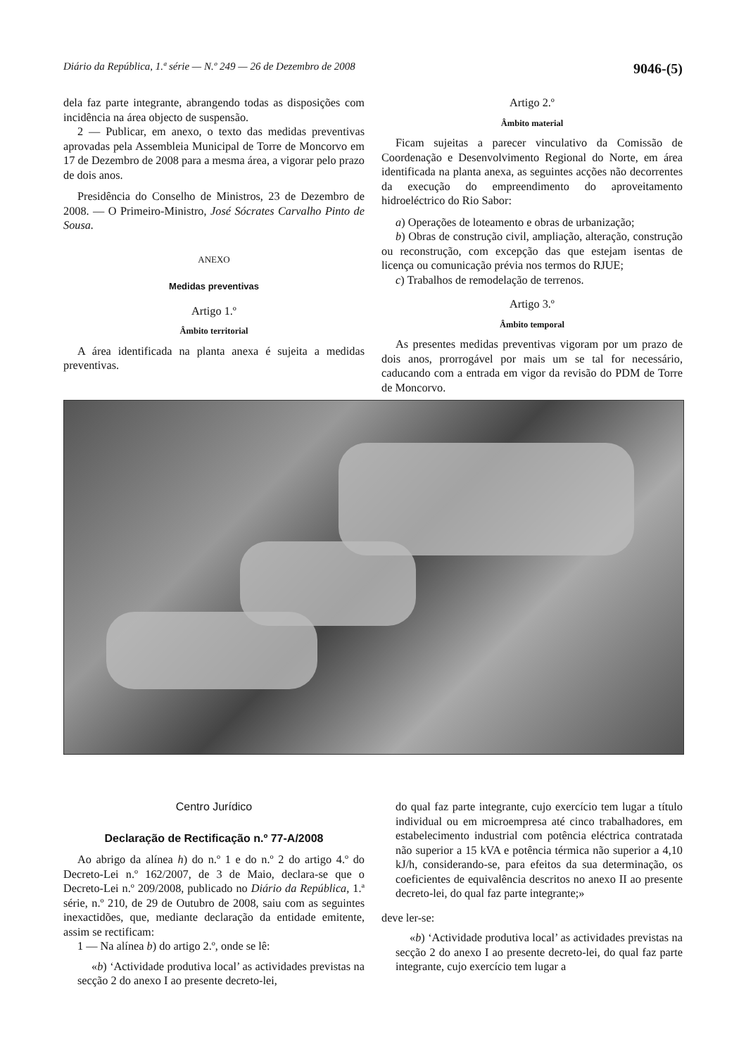Diário da República, 1.ª série — N.º 249 — 26 de Dezembro de 2008 9046-(5)
dela faz parte integrante, abrangendo todas as disposições com incidência na área objecto de suspensão.
2 — Publicar, em anexo, o texto das medidas preventivas aprovadas pela Assembleia Municipal de Torre de Moncorvo em 17 de Dezembro de 2008 para a mesma área, a vigorar pelo prazo de dois anos.
Presidência do Conselho de Ministros, 23 de Dezembro de 2008. — O Primeiro-Ministro, José Sócrates Carvalho Pinto de Sousa.
ANEXO
Medidas preventivas
Artigo 1.º
Âmbito territorial
A área identificada na planta anexa é sujeita a medidas preventivas.
Artigo 2.º
Âmbito material
Ficam sujeitas a parecer vinculativo da Comissão de Coordenação e Desenvolvimento Regional do Norte, em área identificada na planta anexa, as seguintes acções não decorrentes da execução do empreendimento do aproveitamento hidroeléctrico do Rio Sabor:
a) Operações de loteamento e obras de urbanização;
b) Obras de construção civil, ampliação, alteração, construção ou reconstrução, com excepção das que estejam isentas de licença ou comunicação prévia nos termos do RJUE;
c) Trabalhos de remodelação de terrenos.
Artigo 3.º
Âmbito temporal
As presentes medidas preventivas vigoram por um prazo de dois anos, prorrogável por mais um se tal for necessário, caducando com a entrada em vigor da revisão do PDM de Torre de Moncorvo.
Centro Jurídico
Declaração de Rectificação n.º 77-A/2008
Ao abrigo da alínea h) do n.º 1 e do n.º 2 do artigo 4.º do Decreto-Lei n.º 162/2007, de 3 de Maio, declara-se que o Decreto-Lei n.º 209/2008, publicado no Diário da República, 1.ª série, n.º 210, de 29 de Outubro de 2008, saiu com as seguintes inexactidões, que, mediante declaração da entidade emitente, assim se rectificam:
1 — Na alínea b) do artigo 2.º, onde se lê:
«b) ‘Actividade produtiva local’ as actividades previstas na secção 2 do anexo I ao presente decreto-lei,
do qual faz parte integrante, cujo exercício tem lugar a título individual ou em microempresa até cinco trabalhadores, em estabelecimento industrial com potência eléctrica contratada não superior a 15 kVA e potência térmica não superior a 4,10 kJ/h, considerando-se, para efeitos da sua determinação, os coeficientes de equivalência descritos no anexo II ao presente decreto-lei, do qual faz parte integrante;»
deve ler-se:
«b) ‘Actividade produtiva local’ as actividades previstas na secção 2 do anexo I ao presente decreto-lei, do qual faz parte integrante, cujo exercício tem lugar a